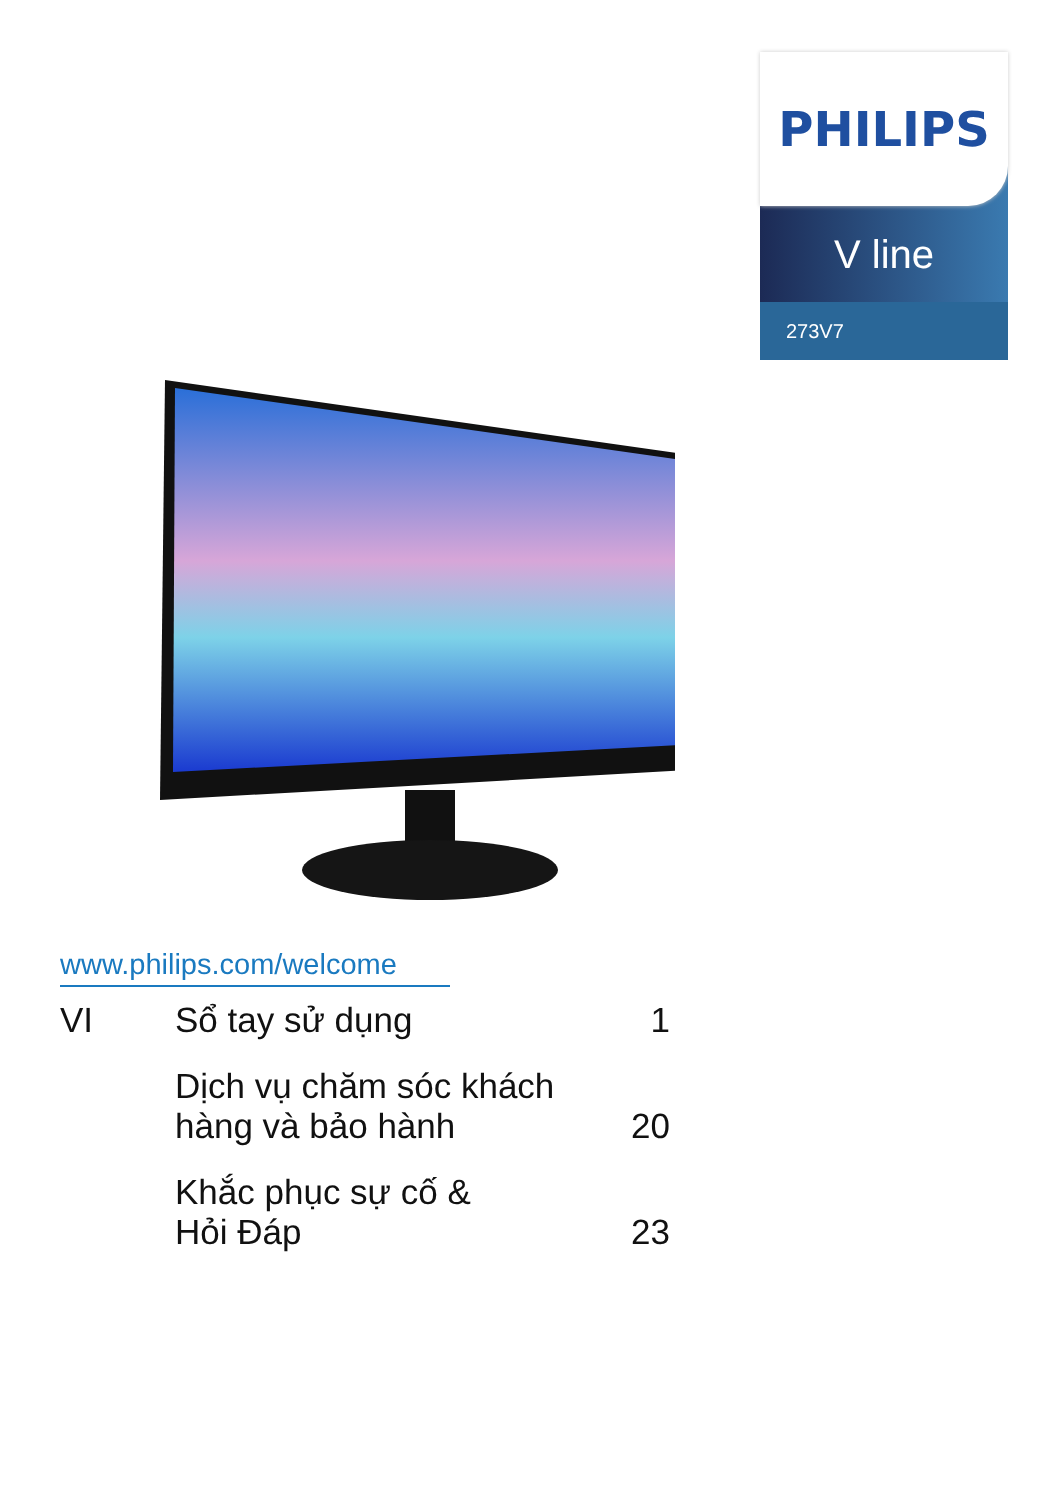PHILIPS
V line
273V7
www.philips.com/welcome
VI Sổ tay sử dụng 1
Dịch vụ chăm sóc khách
hàng và bảo hành
20
Khắc phục sự cố &
Hỏi Đáp
23